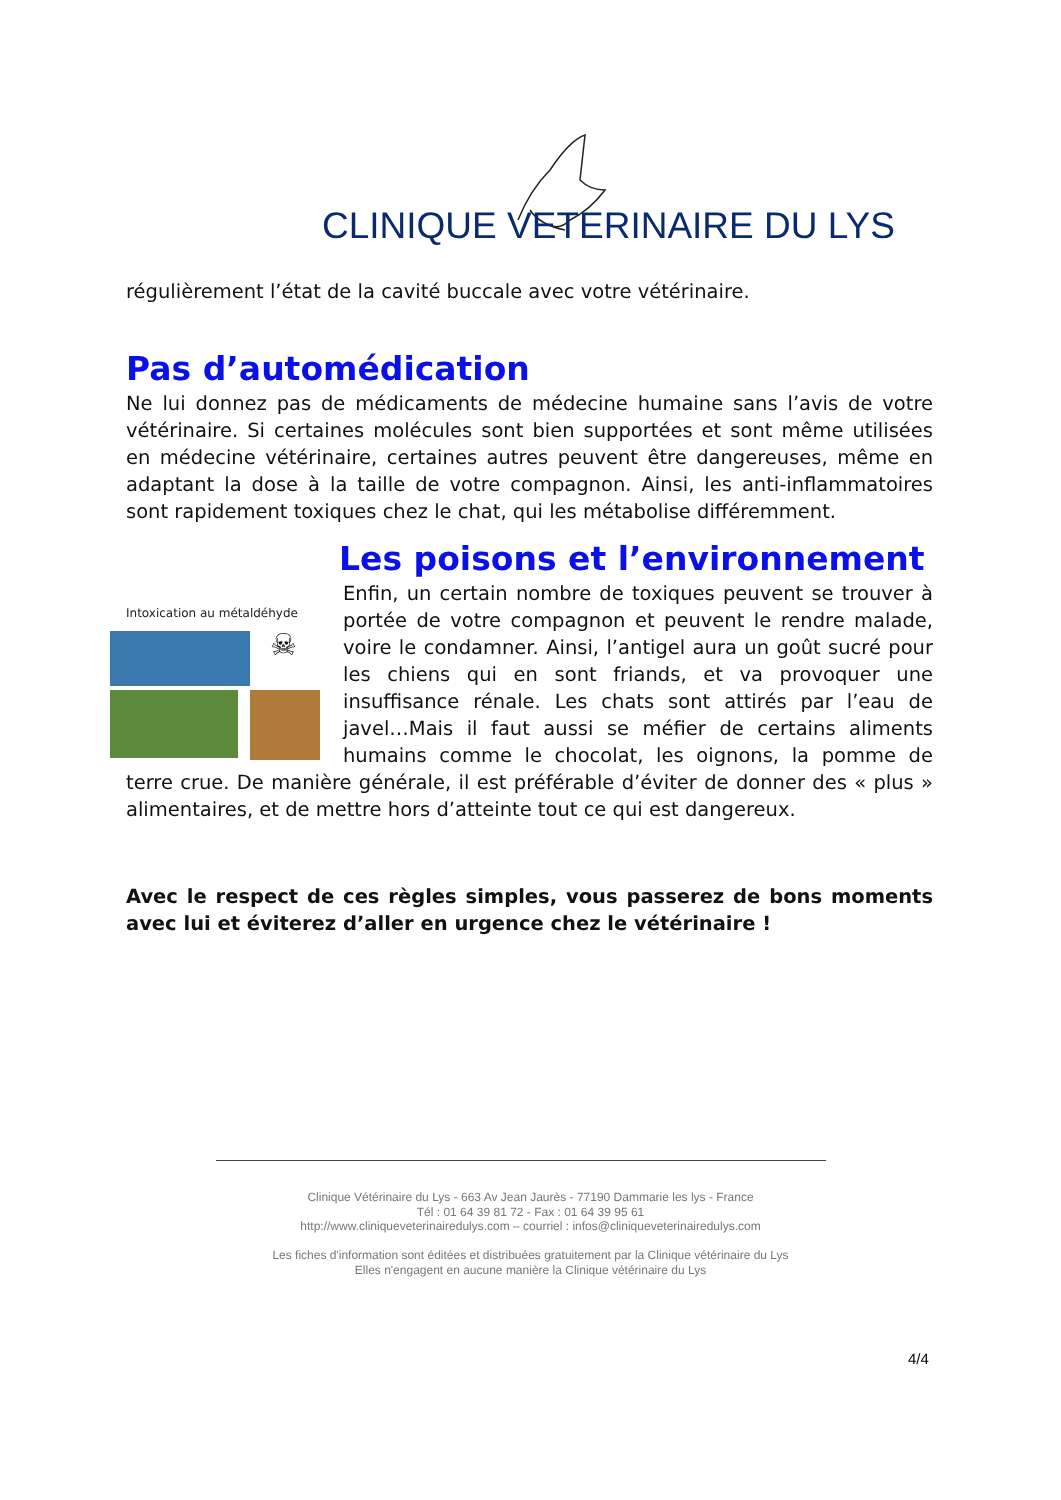CLINIQUE VETERINAIRE DU LYS
régulièrement l’état de la cavité buccale avec votre vétérinaire.
Pas d’automédication
Ne lui donnez pas de médicaments de médecine humaine sans l’avis de votre vétérinaire. Si certaines molécules sont bien supportées et sont même utilisées en médecine vétérinaire, certaines autres peuvent être dangereuses, même en adaptant la dose à la taille de votre compagnon. Ainsi, les anti-inflammatoires sont rapidement toxiques chez le chat, qui les métabolise différemment.
Les poisons et l’environnement
Intoxication au métaldéhyde
☠
Enfin, un certain nombre de toxiques peuvent se trouver à portée de votre compagnon et peuvent le rendre malade, voire le condamner. Ainsi, l’antigel aura un goût sucré pour les chiens qui en sont friands, et va provoquer une insuffisance rénale. Les chats sont attirés par l’eau de javel…Mais il faut aussi se méfier de certains aliments humains comme le chocolat, les oignons, la pomme de terre crue. De manière générale, il est préférable d’éviter de donner des « plus » alimentaires, et de mettre hors d’atteinte tout ce qui est dangereux.
Avec le respect de ces règles simples, vous passerez de bons moments avec lui et éviterez d’aller en urgence chez le vétérinaire !
Clinique Vétérinaire du Lys - 663 Av Jean Jaurès - 77190 Dammarie les lys - France
Tél : 01 64 39 81 72 - Fax : 01 64 39 95 61
http://www.cliniqueveterinairedulys.com – courriel : infos@cliniqueveterinairedulys.com
Les fiches d'information sont éditées et distribuées gratuitement par la Clinique vétérinaire du Lys
Elles n'engagent en aucune manière la Clinique vétérinaire du Lys
4/4